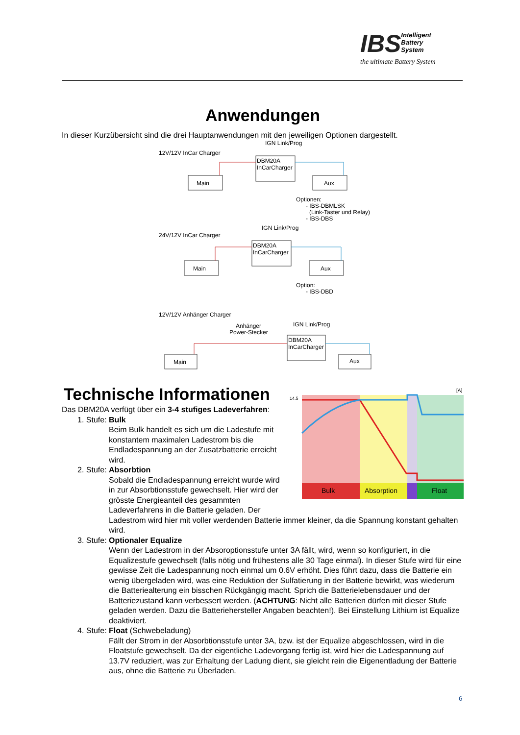IBS
Intelligent
Battery
System
the ultimate Battery System
Anwendungen
In dieser Kurzübersicht sind die drei Hauptanwendungen mit den jeweiligen Optionen dargestellt.
12V/12V InCar Charger
DBM20A
InCarCharger
IGN Link/Prog
Main
Aux
Optionen:
- IBS-DBMLSK
(Link-Taster und Relay)
- IBS-DBS
24V/12V InCar Charger
DBM20A
InCarCharger
IGN Link/Prog
Main
Aux
Option:
- IBS-DBD
12V/12V Anhänger Charger
Anhänger
Power-Stecker
DBM20A
InCarCharger
IGN Link/Prog
Main
Aux
Bulk
Absorption
Float
14.5
[A]
Technische Informationen
Das DBM20A verfügt über ein 3-4 stufiges Ladeverfahren:
1. Stufe: Bulk
Beim Bulk handelt es sich um die Ladestufe mit konstantem maximalen Ladestrom bis die Endladespannung an der Zusatzbatterie erreicht wird.
2. Stufe: Absorbtion
Sobald die Endladespannung erreicht wurde wird in zur Absorbtionsstufe gewechselt. Hier wird der grösste Energieanteil des gesammten Ladeverfahrens in die Batterie geladen. Der Ladestrom wird hier mit voller werdenden Batterie immer kleiner, da die Spannung konstant gehalten wird.
3. Stufe: Optionaler Equalize
Wenn der Ladestrom in der Absoroptionsstufe unter 3A fällt, wird, wenn so konfiguriert, in die Equalizestufe gewechselt (falls nötig und frühestens alle 30 Tage einmal). In dieser Stufe wird für eine gewisse Zeit die Ladespannung noch einmal um 0.6V erhöht. Dies führt dazu, dass die Batterie ein wenig übergeladen wird, was eine Reduktion der Sulfatierung in der Batterie bewirkt, was wiederum die Batteriealterung ein bisschen Rückgängig macht. Sprich die Batterielebensdauer und der Batteriezustand kann verbessert werden. (ACHTUNG: Nicht alle Batterien dürfen mit dieser Stufe geladen werden. Dazu die Batteriehersteller Angaben beachten!). Bei Einstellung Lithium ist Equalize deaktiviert.
4. Stufe: Float (Schwebeladung)
Fällt der Strom in der Absorbtionsstufe unter 3A, bzw. ist der Equalize abgeschlossen, wird in die Floatstufe gewechselt. Da der eigentliche Ladevorgang fertig ist, wird hier die Ladespannung auf 13.7V reduziert, was zur Erhaltung der Ladung dient, sie gleicht rein die Eigenentladung der Batterie aus, ohne die Batterie zu Überladen.
6